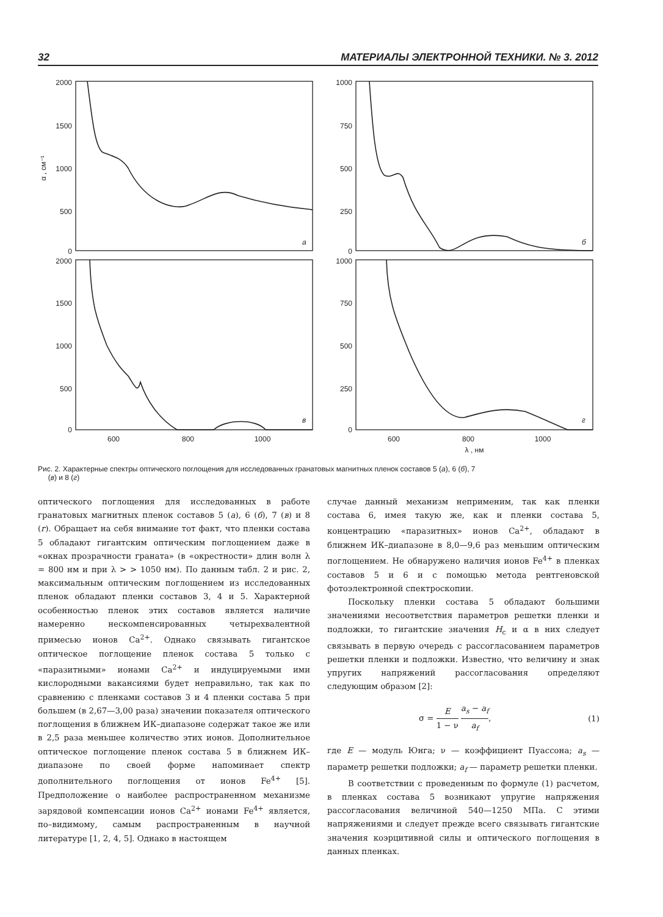32 МАТЕРИАЛЫ ЭЛЕКТРОННОЙ ТЕХНИКИ. № 3. 2012
2000
1500
1000
500
0
1000
750
500
250
0
2000
1500
1000
500
0
1000
750
500
250
0
600
800
1000
600
800
1000
λ , нм
α , см⁻¹
а
б
в
г
Рис. 2. Характерные спектры оптического поглощения для исследованных гранатовых магнитных пленок составов 5 (а), 6 (б), 7
(в) и 8 (г)
оптического поглощения для исследованных в работе гранатовых магнитных пленок составов 5 (а), 6 (б), 7 (в) и 8 (г). Обращает на себя внимание тот факт, что пленки состава 5 обладают гигантским оптическим поглощением даже в «окнах прозрачности граната» (в «окрестности» длин волн λ = 800 нм и при λ > > 1050 нм). По данным табл. 2 и рис. 2, максимальным оптическим поглощением из исследованных пленок обладают пленки составов 3, 4 и 5. Характерной особенностью пленок этих составов является наличие намеренно нескомпенсированных четырехвалентной примесью ионов Ca<sup>2+</sup>. Однако связывать гигантское оптическое поглощение пленок состава 5 только с «паразитными» ионами Ca<sup>2+</sup> и индуцируемыми ими кислородными вакансиями будет неправильно, так как по сравнению с пленками составов 3 и 4 пленки состава 5 при большем (в 2,67—3,00 раза) значении показателя оптического поглощения в ближнем ИК–диапазоне содержат такое же или в 2,5 раза меньшее количество этих ионов. Дополнительное оптическое поглощение пленок состава 5 в ближнем ИК–диапазоне по своей форме напоминает спектр дополнительного поглощения от ионов Fe<sup>4+</sup> [5]. Предположение о наиболее распространенном механизме зарядовой компенсации ионов Ca<sup>2+</sup> ионами Fe<sup>4+</sup> является, по–видимому, самым распространенным в научной литературе [1, 2, 4, 5]. Однако в настоящем
случае данный механизм неприменим, так как пленки состава 6, имея такую же, как и пленки состава 5, концентрацию «паразитных» ионов Ca<sup>2+</sup>, обладают в ближнем ИК–диапазоне в 8,0—9,6 раз меньшим оптическим поглощением. Не обнаружено наличия ионов Fe<sup>4+</sup> в пленках составов 5 и 6 и с помощью метода рентгеновской фотоэлектронной спектроскопии.
Поскольку пленки состава 5 обладают большими значениями несоответствия параметров решетки пленки и подложки, то гигантские значения H<sub>c</sub> и α в них следует связывать в первую очередь с рассогласованием параметров решетки пленки и подложки. Известно, что величину и знак упругих напряжений рассогласования определяют следующим образом [2]:
σ = E 1 − ν a<sub>s</sub> − a<sub>f</sub> a<sub>f</sub>, (1)
где E — модуль Юнга; ν — коэффициент Пуассона; a<sub>s</sub> — параметр решетки подложки; a<sub>f</sub> — параметр решетки пленки.
В соответствии с проведенным по формуле (1) расчетом, в пленках состава 5 возникают упругие напряжения рассогласования величиной 540—1250 МПа. С этими напряжениями и следует прежде всего связывать гигантские значения коэрцитивной силы и оптического поглощения в данных пленках.